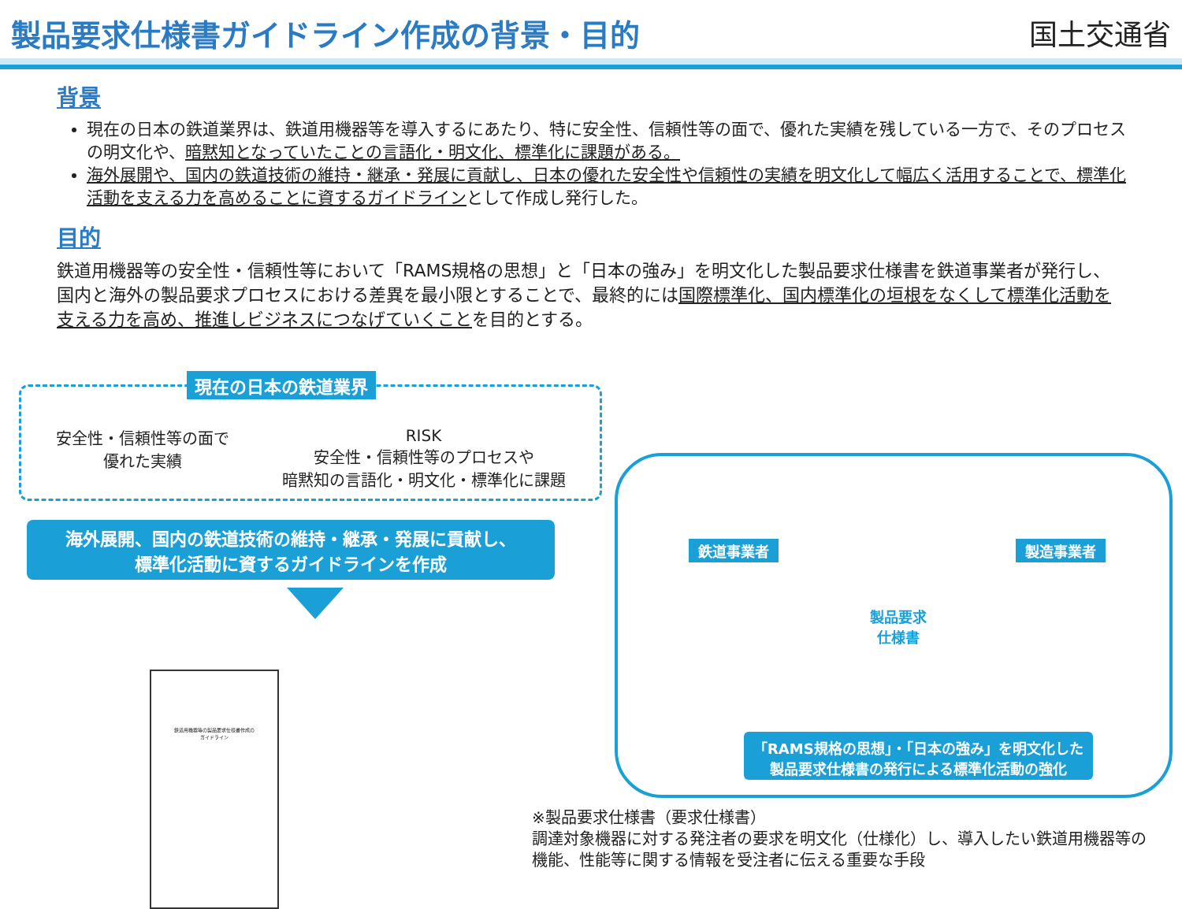製品要求仕様書ガイドライン作成の背景・目的
国土交通省
背景
現在の日本の鉄道業界は、鉄道用機器等を導入するにあたり、特に安全性、信頼性等の面で、優れた実績を残している一方で、そのプロセスの明文化や、暗黙知となっていたことの言語化・明文化、標準化に課題がある。
海外展開や、国内の鉄道技術の維持・継承・発展に貢献し、日本の優れた安全性や信頼性の実績を明文化して幅広く活用することで、標準化活動を支える力を高めることに資するガイドラインとして作成し発行した。
目的
鉄道用機器等の安全性・信頼性等において「RAMS規格の思想」と「日本の強み」を明文化した製品要求仕様書を鉄道事業者が発行し、国内と海外の製品要求プロセスにおける差異を最小限とすることで、最終的には国際標準化、国内標準化の垣根をなくして標準化活動を支える力を高め、推進しビジネスにつなげていくことを目的とする。
現在の日本の鉄道業界
安全性・信頼性等の面で
優れた実績
RISK
安全性・信頼性等のプロセスや
暗黙知の言語化・明文化・標準化に課題
海外展開、国内の鉄道技術の維持・継承・発展に貢献し、
標準化活動に資するガイドラインを作成
鉄道用機器等の製品要求仕様書作成の
ガイドライン
鉄道事業者 製造事業者
製品要求
仕様書
「RAMS規格の思想」・「日本の強み」を明文化した
製品要求仕様書の発行による標準化活動の強化
※製品要求仕様書（要求仕様書）
調達対象機器に対する発注者の要求を明文化（仕様化）し、導入したい鉄道用機器等の
機能、性能等に関する情報を受注者に伝える重要な手段